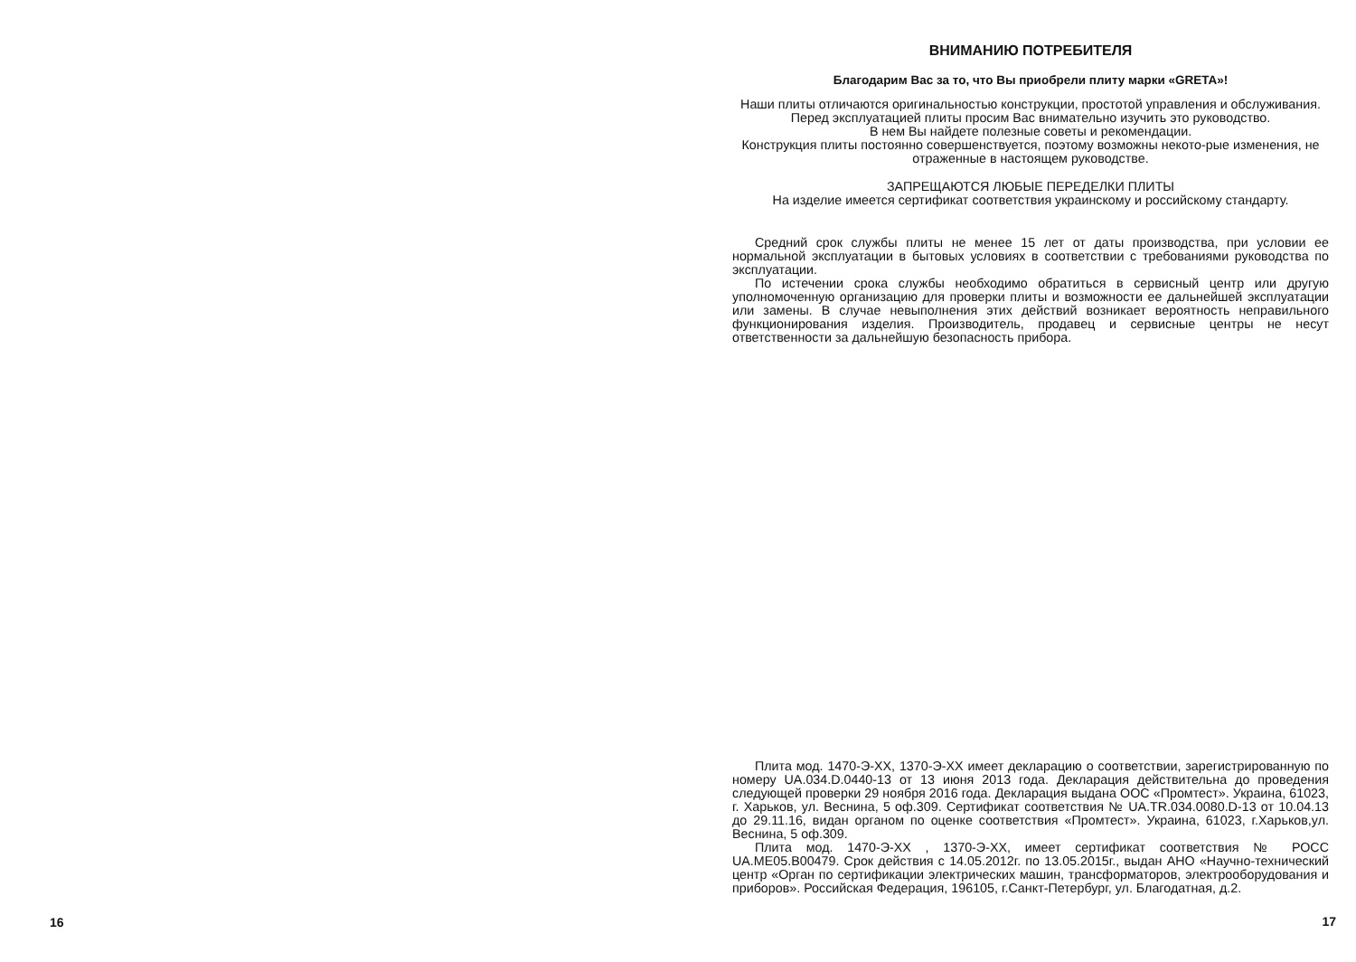16
ВНИМАНИЮ ПОТРЕБИТЕЛЯ
Благодарим Вас за то, что Вы приобрели плиту марки «GRETA»!
Наши плиты отличаются оригинальностью конструкции, простотой управления и обслуживания. Перед эксплуатацией плиты просим Вас внимательно изучить это руководство.
В нем Вы найдете полезные советы и рекомендации.
Конструкция плиты постоянно совершенствуется, поэтому возможны некото-рые изменения, не отраженные в настоящем руководстве.
ЗАПРЕЩАЮТСЯ ЛЮБЫЕ ПЕРЕДЕЛКИ ПЛИТЫ
На изделие имеется сертификат соответствия украинскому и российскому стандарту.
Средний срок службы плиты не менее 15 лет от даты производства, при условии ее нормальной эксплуатации в бытовых условиях в соответствии с требованиями руководства по эксплуатации.
По истечении срока службы необходимо обратиться в сервисный центр или другую уполномоченную организацию для проверки плиты и возможности ее дальнейшей эксплуатации или замены. В случае невыполнения этих действий возникает вероятность неправильного функционирования изделия. Производитель, продавец и сервисные центры не несут ответственности за дальнейшую безопасность прибора.
Плита мод. 1470-Э-ХХ, 1370-Э-ХХ имеет декларацию о соответствии, зарегистрированную по номеру UA.034.D.0440-13 от 13 июня 2013 года. Декларация действительна до проведения следующей проверки 29 ноября 2016 года. Декларация выдана ООС «Промтест». Украина, 61023, г. Харьков, ул. Веснина, 5 оф.309. Сертификат соответствия № UA.TR.034.0080.D-13 от 10.04.13 до 29.11.16, видан органом по оценке соответствия «Промтест». Украина, 61023, г.Харьков,ул. Веснина, 5 оф.309.
Плита мод. 1470-Э-ХХ , 1370-Э-ХХ, имеет сертификат соответствия № РОСС UA.ME05.B00479. Срок действия с 14.05.2012г. по 13.05.2015г., выдан АНО «Научно-технический центр «Орган по сертификации электрических машин, трансформаторов, электрооборудования и приборов». Российская Федерация, 196105, г.Санкт-Петербург, ул. Благодатная, д.2.
17